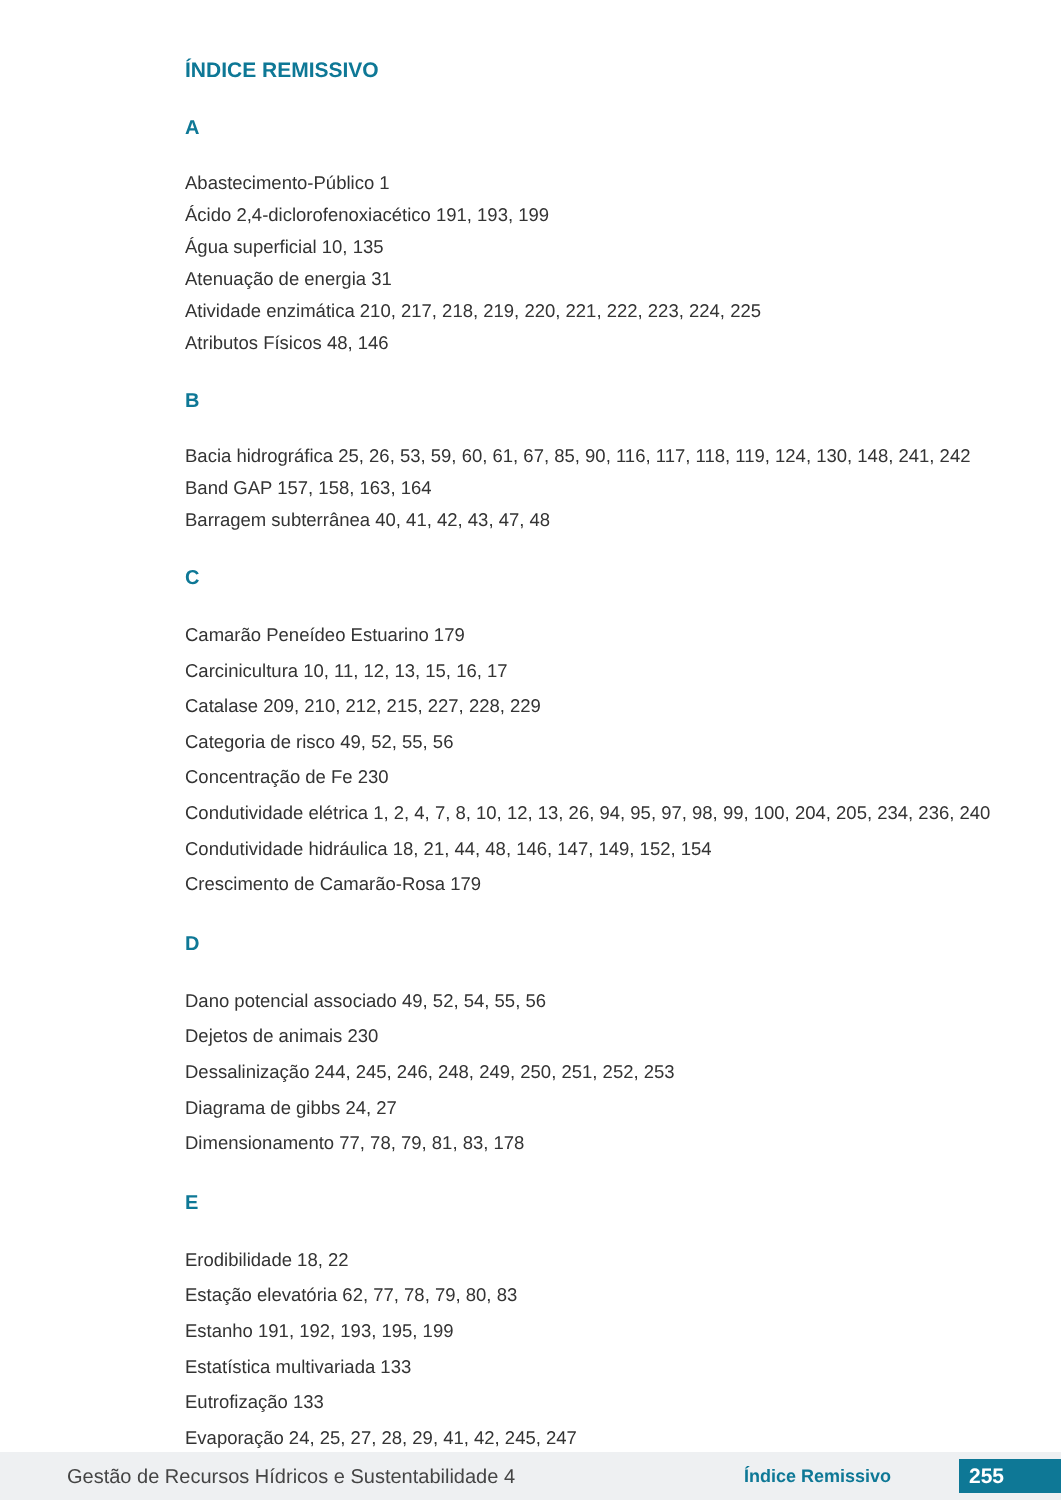ÍNDICE REMISSIVO
A
Abastecimento-Público 1
Ácido 2,4-diclorofenoxiacético 191, 193, 199
Água superficial 10, 135
Atenuação de energia 31
Atividade enzimática 210, 217, 218, 219, 220, 221, 222, 223, 224, 225
Atributos Físicos 48, 146
B
Bacia hidrográfica 25, 26, 53, 59, 60, 61, 67, 85, 90, 116, 117, 118, 119, 124, 130, 148, 241, 242
Band GAP 157, 158, 163, 164
Barragem subterrânea 40, 41, 42, 43, 47, 48
C
Camarão Peneídeo Estuarino 179
Carcinicultura 10, 11, 12, 13, 15, 16, 17
Catalase 209, 210, 212, 215, 227, 228, 229
Categoria de risco 49, 52, 55, 56
Concentração de Fe 230
Condutividade elétrica 1, 2, 4, 7, 8, 10, 12, 13, 26, 94, 95, 97, 98, 99, 100, 204, 205, 234, 236, 240
Condutividade hidráulica 18, 21, 44, 48, 146, 147, 149, 152, 154
Crescimento de Camarão-Rosa 179
D
Dano potencial associado 49, 52, 54, 55, 56
Dejetos de animais 230
Dessalinização 244, 245, 246, 248, 249, 250, 251, 252, 253
Diagrama de gibbs 24, 27
Dimensionamento 77, 78, 79, 81, 83, 178
E
Erodibilidade 18, 22
Estação elevatória 62, 77, 78, 79, 80, 83
Estanho 191, 192, 193, 195, 199
Estatística multivariada 133
Eutrofização 133
Evaporação 24, 25, 27, 28, 29, 41, 42, 245, 247
Gestão de Recursos Hídricos e Sustentabilidade 4 Índice Remissivo 255